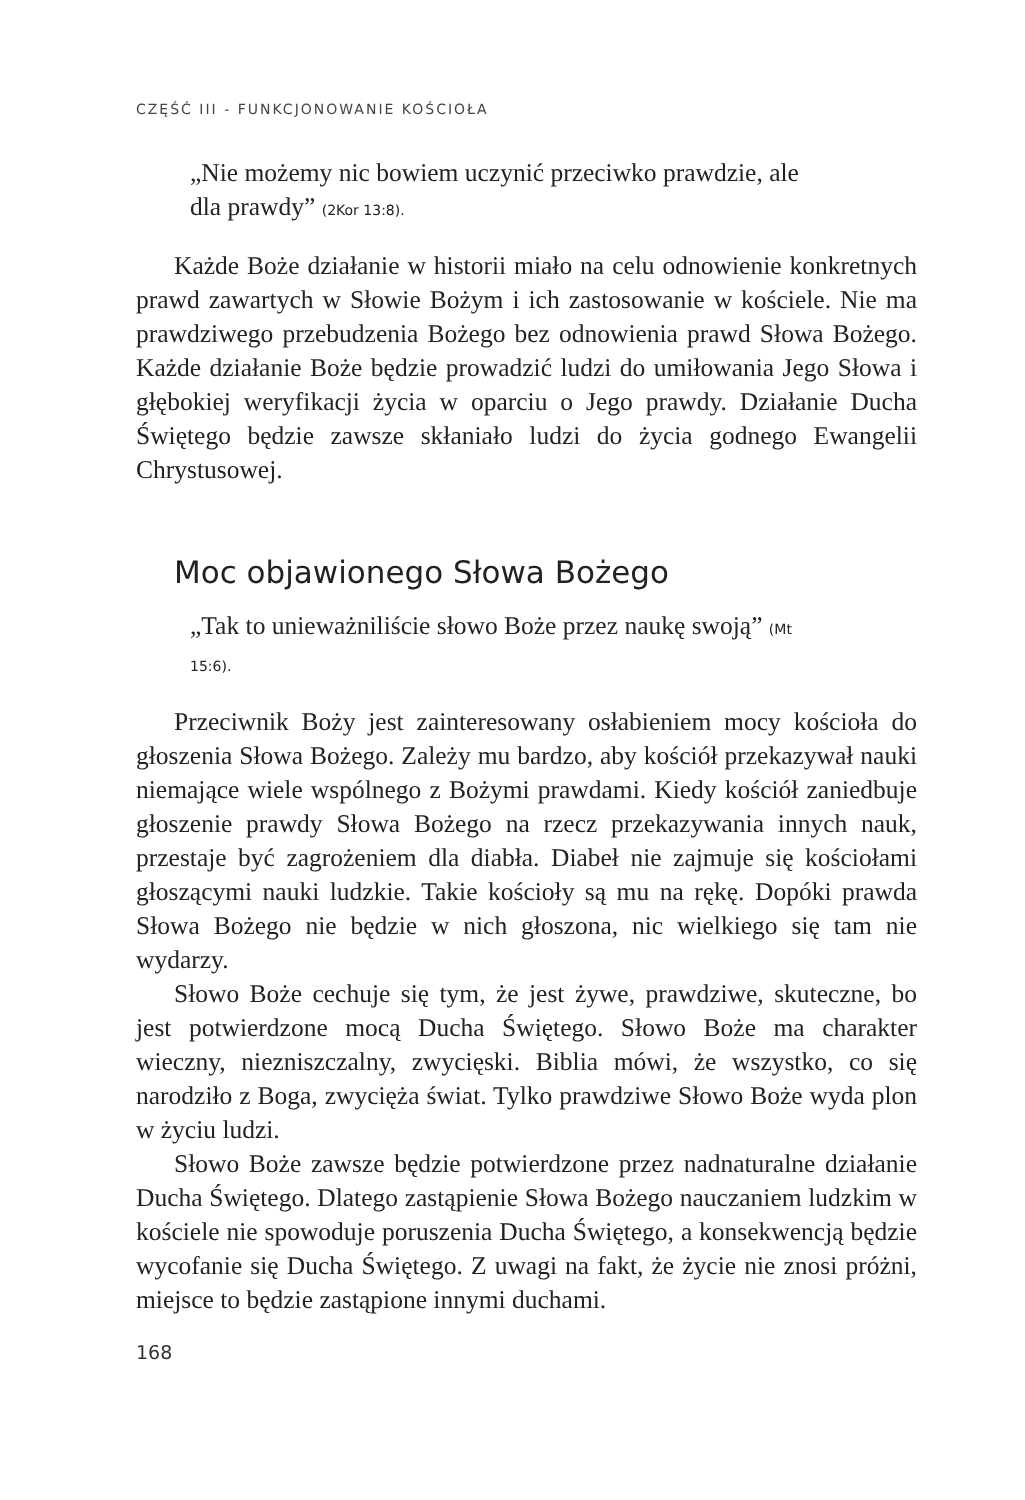CZĘŚĆ III - FUNKCJONOWANIE KOŚCIOŁA
„Nie możemy nic bowiem uczynić przeciwko prawdzie, ale dla prawdy” (2Kor 13:8).
Każde Boże działanie w historii miało na celu odnowienie konkretnych prawd zawartych w Słowie Bożym i ich zastosowanie w kościele. Nie ma prawdziwego przebudzenia Bożego bez odnowienia prawd Słowa Bożego. Każde działanie Boże będzie prowadzić ludzi do umiłowania Jego Słowa i głębokiej weryfikacji życia w oparciu o Jego prawdy. Działanie Ducha Świętego będzie zawsze skłaniało ludzi do życia godnego Ewangelii Chrystusowej.
Moc objawionego Słowa Bożego
„Tak to unieważniliście słowo Boże przez naukę swoją” (Mt 15:6).
Przeciwnik Boży jest zainteresowany osłabieniem mocy kościoła do głoszenia Słowa Bożego. Zależy mu bardzo, aby kościół przekazywał nauki niemające wiele wspólnego z Bożymi prawdami. Kiedy kościół zaniedbuje głoszenie prawdy Słowa Bożego na rzecz przekazywania innych nauk, przestaje być zagrożeniem dla diabła. Diabeł nie zajmuje się kościołami głoszącymi nauki ludzkie. Takie kościoły są mu na rękę. Dopóki prawda Słowa Bożego nie będzie w nich głoszona, nic wielkiego się tam nie wydarzy.
Słowo Boże cechuje się tym, że jest żywe, prawdziwe, skuteczne, bo jest potwierdzone mocą Ducha Świętego. Słowo Boże ma charakter wieczny, niezniszczalny, zwycięski. Biblia mówi, że wszystko, co się narodziło z Boga, zwycięża świat. Tylko prawdziwe Słowo Boże wyda plon w życiu ludzi.
Słowo Boże zawsze będzie potwierdzone przez nadnaturalne działanie Ducha Świętego. Dlatego zastąpienie Słowa Bożego nauczaniem ludzkim w kościele nie spowoduje poruszenia Ducha Świętego, a konsekwencją będzie wycofanie się Ducha Świętego. Z uwagi na fakt, że życie nie znosi próżni, miejsce to będzie zastąpione innymi duchami.
168